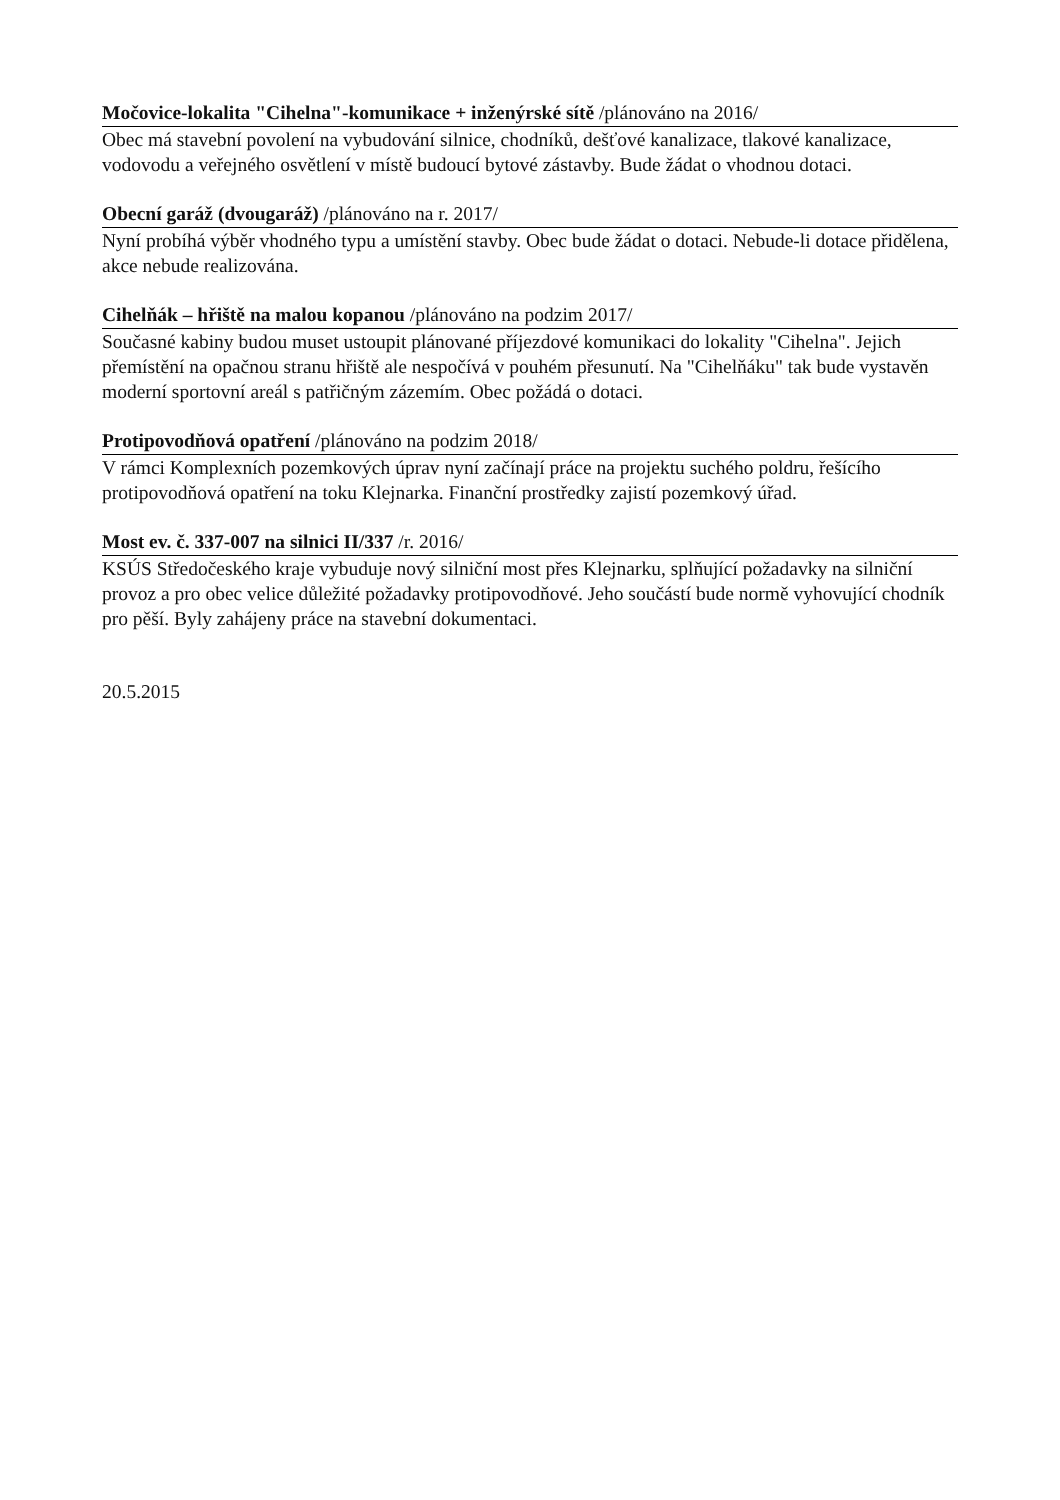Močovice-lokalita "Cihelna"-komunikace + inženýrské sítě /plánováno na 2016/
Obec má stavební povolení na vybudování silnice, chodníků, dešťové kanalizace, tlakové kanalizace, vodovodu a veřejného osvětlení v místě budoucí bytové zástavby. Bude žádat o vhodnou dotaci.
Obecní garáž (dvougaráž) /plánováno na r. 2017/
Nyní probíhá výběr vhodného typu a umístění stavby. Obec bude žádat o dotaci. Nebude-li dotace přidělena, akce nebude realizována.
Cihelňák – hřiště na malou kopanou /plánováno na podzim 2017/
Současné kabiny budou muset ustoupit plánované příjezdové komunikaci do lokality "Cihelna". Jejich přemístění na opačnou stranu hřiště ale nespočívá v pouhém přesunutí. Na "Cihelňáku" tak bude vystavěn moderní sportovní areál s patřičným zázemím. Obec požádá o dotaci.
Protipovodňová opatření /plánováno na podzim 2018/
V rámci Komplexních pozemkových úprav nyní začínají práce na projektu suchého poldru, řešícího protipovodňová opatření na toku Klejnarka. Finanční prostředky zajistí pozemkový úřad.
Most ev. č. 337-007 na silnici II/337 /r. 2016/
KSÚS Středočeského kraje vybuduje nový silniční most přes Klejnarku, splňující požadavky na silniční provoz a pro obec velice důležité požadavky protipovodňové. Jeho součástí bude normě vyhovující chodník pro pěší. Byly zahájeny práce na stavební dokumentaci.
20.5.2015